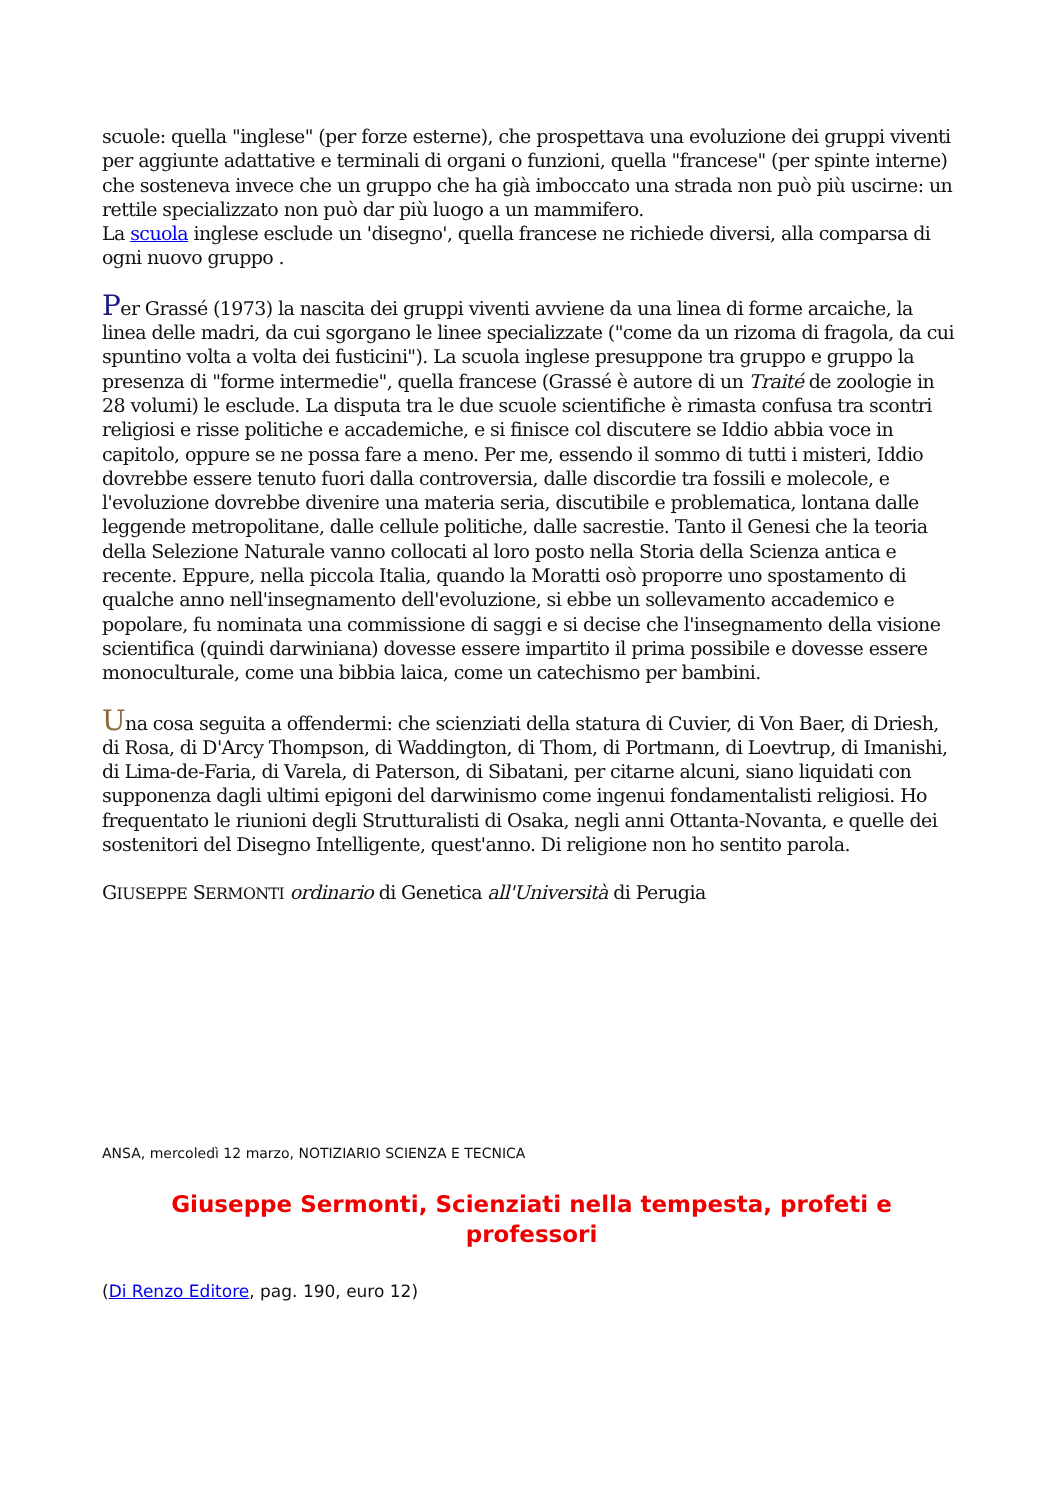scuole: quella "inglese" (per forze esterne), che prospettava una evoluzione dei gruppi viventi per aggiunte adattative e terminali di organi o funzioni, quella "francese" (per spinte interne) che sosteneva invece che un gruppo che ha già imboccato una strada non può più uscirne: un rettile specializzato non può dar più luogo a un mammifero.
La scuola inglese esclude un 'disegno', quella francese ne richiede diversi, alla comparsa di ogni nuovo gruppo .
Per Grassé (1973) la nascita dei gruppi viventi avviene da una linea di forme arcaiche, la linea delle madri, da cui sgorgano le linee specializzate ("come da un rizoma di fragola, da cui spuntino volta a volta dei fusticini"). La scuola inglese presuppone tra gruppo e gruppo la presenza di "forme intermedie", quella francese (Grassé è autore di un Traité de zoologie in 28 volumi) le esclude. La disputa tra le due scuole scientifiche è rimasta confusa tra scontri religiosi e risse politiche e accademiche, e si finisce col discutere se Iddio abbia voce in capitolo, oppure se ne possa fare a meno. Per me, essendo il sommo di tutti i misteri, Iddio dovrebbe essere tenuto fuori dalla controversia, dalle discordie tra fossili e molecole, e l'evoluzione dovrebbe divenire una materia seria, discutibile e problematica, lontana dalle leggende metropolitane, dalle cellule politiche, dalle sacrestie. Tanto il Genesi che la teoria della Selezione Naturale vanno collocati al loro posto nella Storia della Scienza antica e recente. Eppure, nella piccola Italia, quando la Moratti osò proporre uno spostamento di qualche anno nell'insegnamento dell'evoluzione, si ebbe un sollevamento accademico e popolare, fu nominata una commissione di saggi e si decise che l'insegnamento della visione scientifica (quindi darwiniana) dovesse essere impartito il prima possibile e dovesse essere monoculturale, come una bibbia laica, come un catechismo per bambini.
Una cosa seguita a offendermi: che scienziati della statura di Cuvier, di Von Baer, di Driesh, di Rosa, di D'Arcy Thompson, di Waddington, di Thom, di Portmann, di Loevtrup, di Imanishi, di Lima-de-Faria, di Varela, di Paterson, di Sibatani, per citarne alcuni, siano liquidati con supponenza dagli ultimi epigoni del darwinismo come ingenui fondamentalisti religiosi. Ho frequentato le riunioni degli Strutturalisti di Osaka, negli anni Ottanta-Novanta, e quelle dei sostenitori del Disegno Intelligente, quest'anno. Di religione non ho sentito parola.
GIUSEPPE SERMONTI ordinario di Genetica all'Università di Perugia
ANSA, mercoledì 12 marzo, NOTIZIARIO SCIENZA E TECNICA
Giuseppe Sermonti, Scienziati nella tempesta, profeti e professori
(Di Renzo Editore, pag. 190, euro 12)